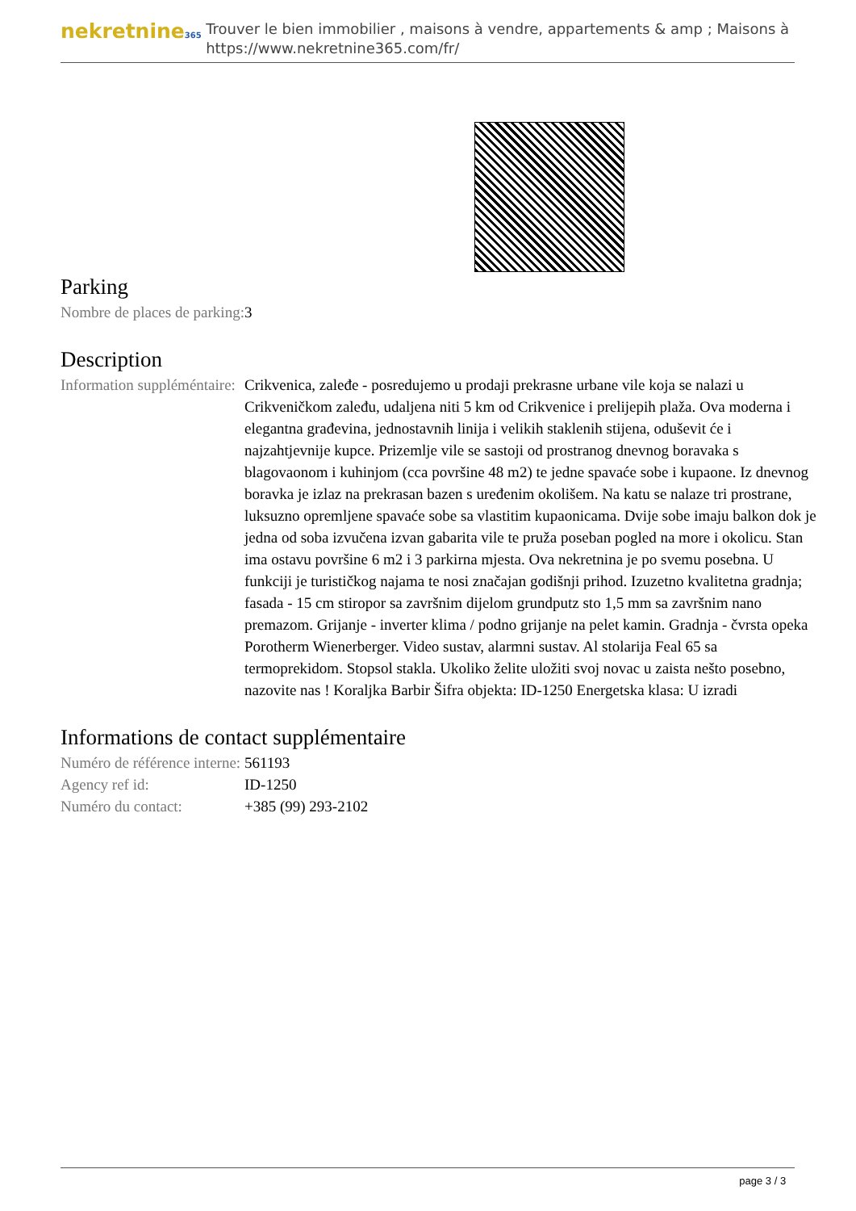nekretnine365
Trouver le bien immobilier , maisons à vendre, appartements & amp ; Maisons à
https://www.nekretnine365.com/fr/
Parking
| Nombre de places de parking: | 3 |
Description
| Information suppléméntaire: | Crikvenica, zaleđe - posredujemo u prodaji prekrasne urbane vile koja se nalazi u Crikveničkom zaleđu, udaljena niti 5 km od Crikvenice i prelijepih plaža. Ova moderna i elegantna građevina, jednostavnih linija i velikih staklenih stijena, oduševit će i najzahtjevnije kupce. Prizemlje vile se sastoji od prostranog dnevnog boravaka s blagovaonom i kuhinjom (cca površine 48 m2) te jedne spavaće sobe i kupaone. Iz dnevnog boravka je izlaz na prekrasan bazen s uređenim okolišem. Na katu se nalaze tri prostrane, luksuzno opremljene spavaće sobe sa vlastitim kupaonicama. Dvije sobe imaju balkon dok je jedna od soba izvučena izvan gabarita vile te pruža poseban pogled na more i okolicu. Stan ima ostavu površine 6 m2 i 3 parkirna mjesta. Ova nekretnina je po svemu posebna. U funkciji je turističkog najama te nosi značajan godišnji prihod. Izuzetno kvalitetna gradnja; fasada - 15 cm stiropor sa završnim dijelom grundputz sto 1,5 mm sa završnim nano premazom. Grijanje - inverter klima / podno grijanje na pelet kamin. Gradnja - čvrsta opeka Porotherm Wienerberger. Video sustav, alarmni sustav. Al stolarija Feal 65 sa termoprekidom. Stopsol stakla. Ukoliko želite uložiti svoj novac u zaista nešto posebno, nazovite nas ! Koraljka Barbir Šifra objekta: ID-1250 Energetska klasa: U izradi |
Informations de contact supplémentaire
| Numéro de référence interne: | 561193 |
| Agency ref id: | ID-1250 |
| Numéro du contact: | +385 (99) 293-2102 |
page 3 / 3